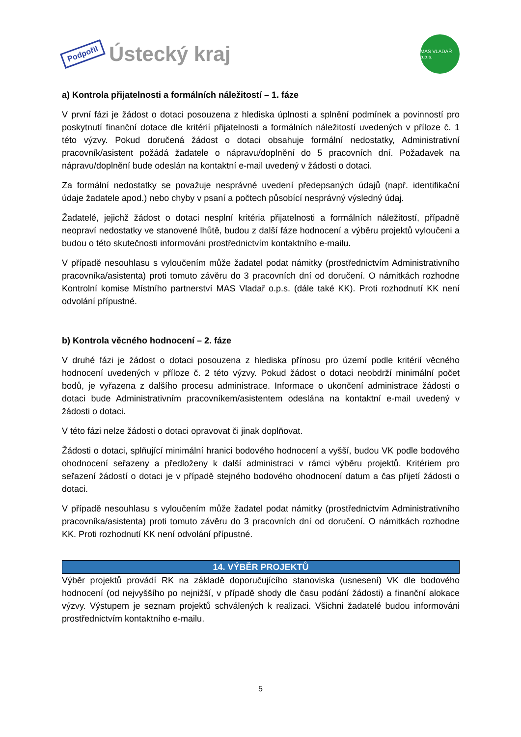Podpořil Ústecký kraj
MAS VLADAŘ o.p.s.
a) Kontrola přijatelnosti a formálních náležitostí – 1. fáze
V první fázi je žádost o dotaci posouzena z hlediska úplnosti a splnění podmínek a povinností pro poskytnutí finanční dotace dle kritérií přijatelnosti a formálních náležitostí uvedených v příloze č. 1 této výzvy. Pokud doručená žádost o dotaci obsahuje formální nedostatky, Administrativní pracovník/asistent požádá žadatele o nápravu/doplnění do 5 pracovních dní. Požadavek na nápravu/doplnění bude odeslán na kontaktní e-mail uvedený v žádosti o dotaci.
Za formální nedostatky se považuje nesprávné uvedení předepsaných údajů (např. identifikační údaje žadatele apod.) nebo chyby v psaní a počtech působící nesprávný výsledný údaj.
Žadatelé, jejichž žádost o dotaci nesplní kritéria přijatelnosti a formálních náležitostí, případně neopraví nedostatky ve stanovené lhůtě, budou z další fáze hodnocení a výběru projektů vyloučeni a budou o této skutečnosti informováni prostřednictvím kontaktního e-mailu.
V případě nesouhlasu s vyloučením může žadatel podat námitky (prostřednictvím Administrativního pracovníka/asistenta) proti tomuto závěru do 3 pracovních dní od doručení. O námitkách rozhodne Kontrolní komise Místního partnerství MAS Vladař o.p.s. (dále také KK). Proti rozhodnutí KK není odvolání přípustné.
b) Kontrola věcného hodnocení – 2. fáze
V druhé fázi je žádost o dotaci posouzena z hlediska přínosu pro území podle kritérií věcného hodnocení uvedených v příloze č. 2 této výzvy. Pokud žádost o dotaci neobdrží minimální počet bodů, je vyřazena z dalšího procesu administrace. Informace o ukončení administrace žádosti o dotaci bude Administrativním pracovníkem/asistentem odeslána na kontaktní e-mail uvedený v žádosti o dotaci.
V této fázi nelze žádosti o dotaci opravovat či jinak doplňovat.
Žádosti o dotaci, splňující minimální hranici bodového hodnocení a vyšší, budou VK podle bodového ohodnocení seřazeny a předloženy k další administraci v rámci výběru projektů. Kritériem pro seřazení žádostí o dotaci je v případě stejného bodového ohodnocení datum a čas přijetí žádosti o dotaci.
V případě nesouhlasu s vyloučením může žadatel podat námitky (prostřednictvím Administrativního pracovníka/asistenta) proti tomuto závěru do 3 pracovních dní od doručení. O námitkách rozhodne KK. Proti rozhodnutí KK není odvolání přípustné.
14. VÝBĚR PROJEKTŮ
Výběr projektů provádí RK na základě doporučujícího stanoviska (usnesení) VK dle bodového hodnocení (od nejvyššího po nejnižší, v případě shody dle času podání žádosti) a finanční alokace výzvy. Výstupem je seznam projektů schválených k realizaci. Všichni žadatelé budou informováni prostřednictvím kontaktního e-mailu.
5